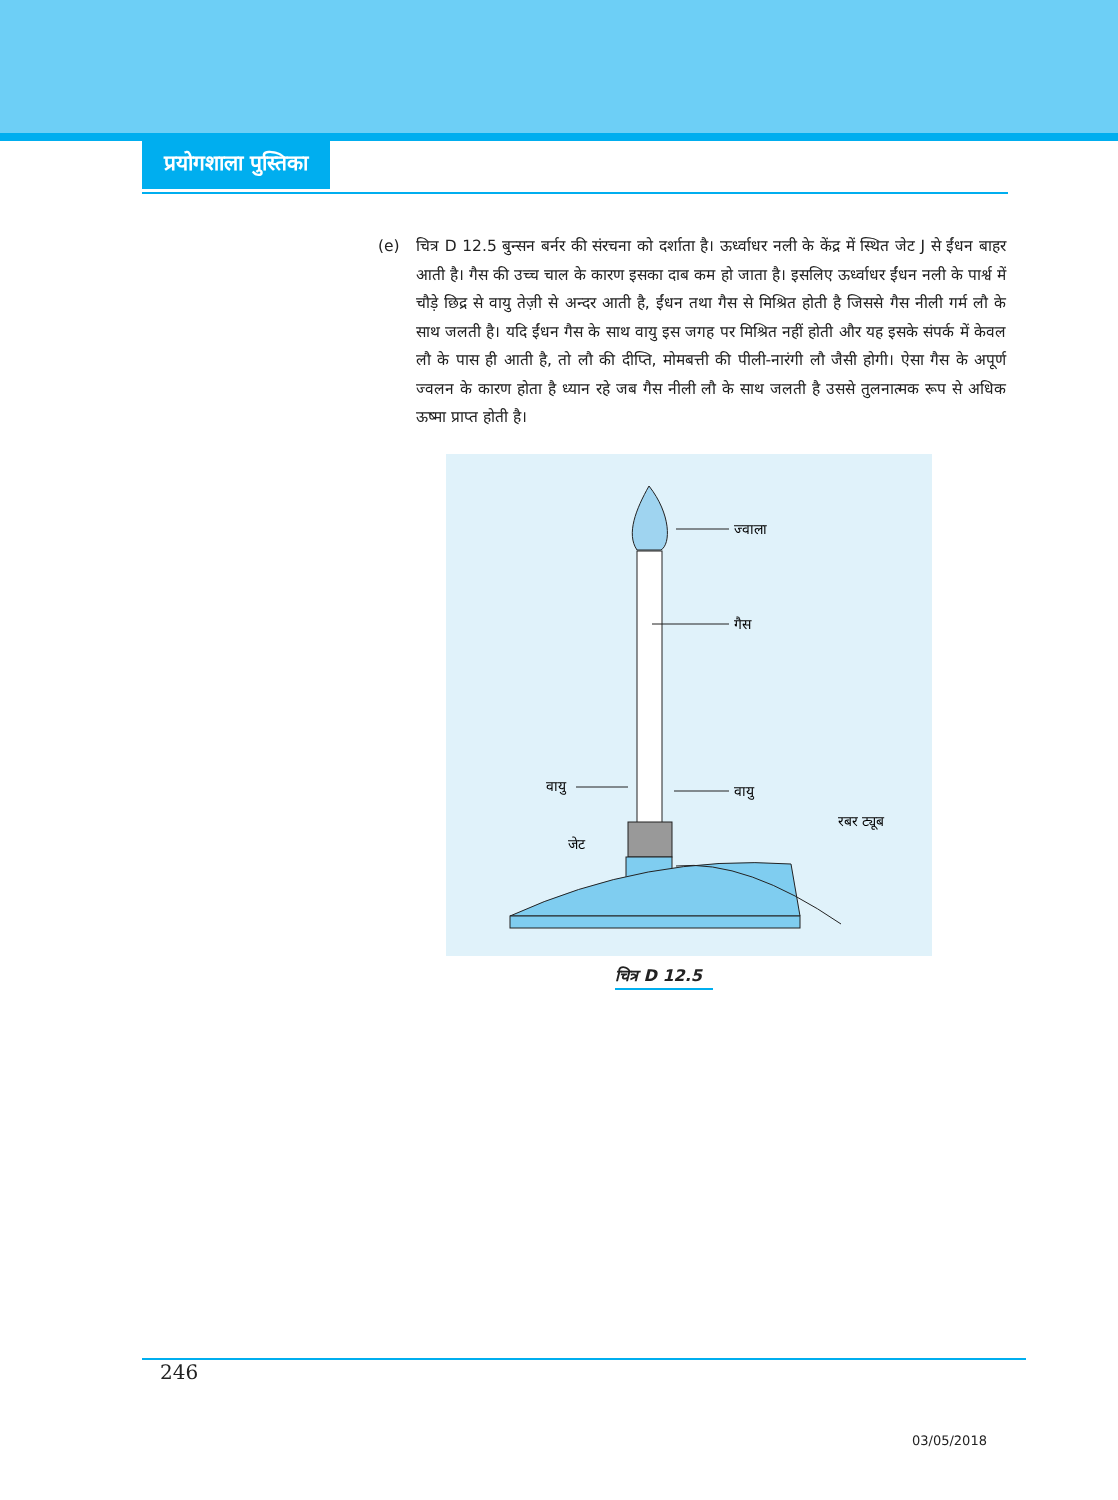प्रयोगशाला पुस्तिका
(e) चित्र D 12.5 बुन्सन बर्नर की संरचना को दर्शाता है। ऊर्ध्वाधर नली के केंद्र में स्थित जेट J से ईंधन बाहर आती है। गैस की उच्च चाल के कारण इसका दाब कम हो जाता है। इसलिए ऊर्ध्वाधर ईंधन नली के पार्श्व में चौड़े छिद्र से वायु तेज़ी से अन्दर आती है, ईंधन तथा गैस से मिश्रित होती है जिससे गैस नीली गर्म लौ के साथ जलती है। यदि ईंधन गैस के साथ वायु इस जगह पर मिश्रित नहीं होती और यह इसके संपर्क में केवल लौ के पास ही आती है, तो लौ की दीप्ति, मोमबत्ती की पीली-नारंगी लौ जैसी होगी। ऐसा गैस के अपूर्ण ज्वलन के कारण होता है ध्यान रहे जब गैस नीली लौ के साथ जलती है उससे तुलनात्मक रूप से अधिक ऊष्मा प्राप्त होती है।
ज्वाला
गैस
वायु
वायु
जेट
रबर ट्यूब
चित्र D 12.5
246
03/05/2018